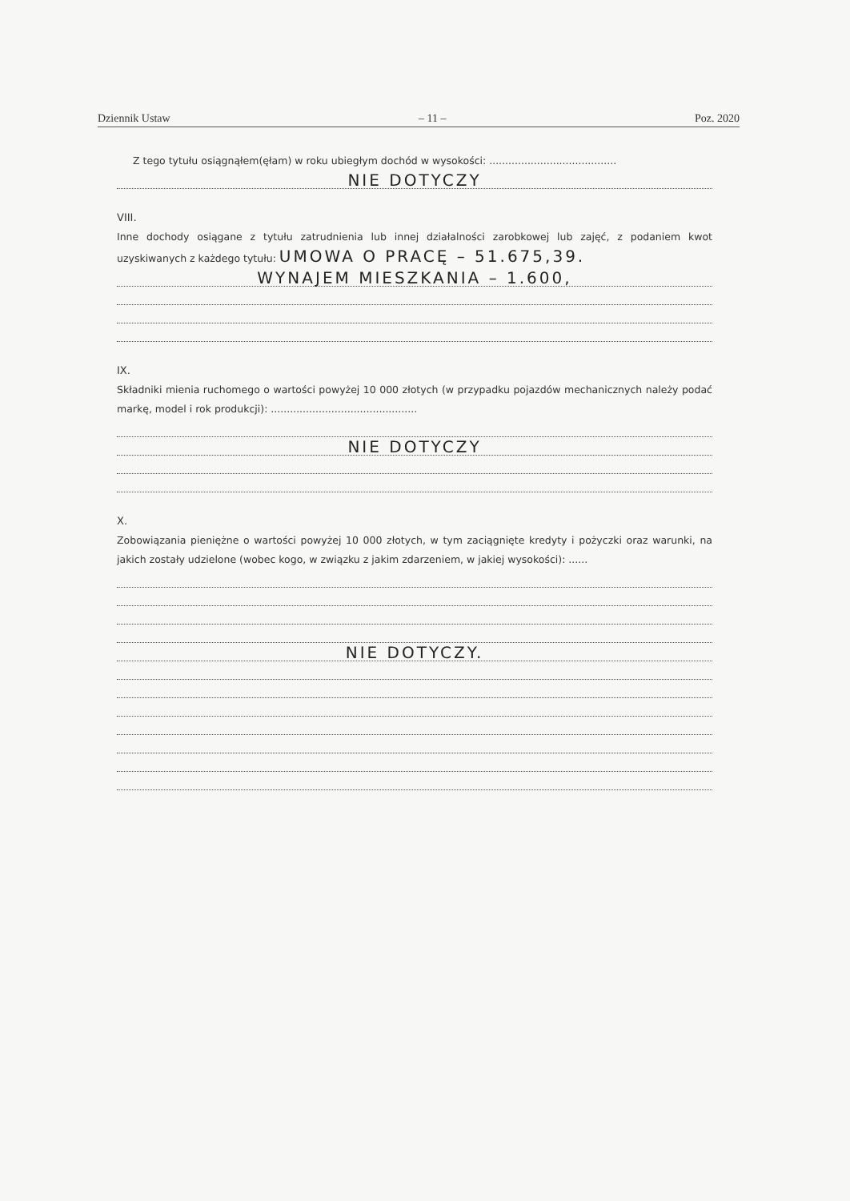Dziennik Ustaw – 11 – Poz. 2020
Z tego tytułu osiągnąłem(ęłam) w roku ubiegłym dochód w wysokości: ........................................
NIE DOTYCZY
VIII.
Inne dochody osiągane z tytułu zatrudnienia lub innej działalności zarobkowej lub zajęć, z podaniem kwot uzyskiwanych z każdego tytułu: UMOWA O PRACĘ – 51.675,39.
WYNAJEM MIESZKANIA – 1.600,
IX.
Składniki mienia ruchomego o wartości powyżej 10 000 złotych (w przypadku pojazdów mechanicznych należy podać markę, model i rok produkcji): ..............................................
NIE DOTYCZY
X.
Zobowiązania pieniężne o wartości powyżej 10 000 złotych, w tym zaciągnięte kredyty i pożyczki oraz warunki, na jakich zostały udzielone (wobec kogo, w związku z jakim zdarzeniem, w jakiej wysokości): ......
NIE DOTYCZY.